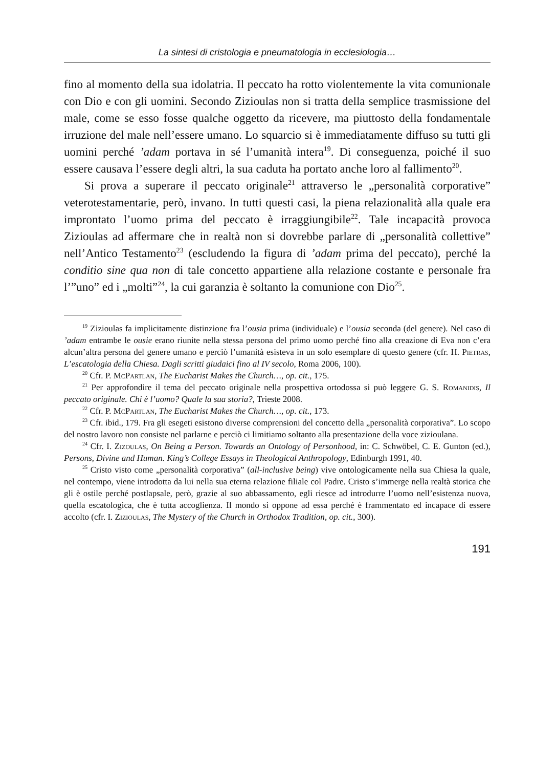La sintesi di cristologia e pneumatologia in ecclesiologia…
fino al momento della sua idolatria. Il peccato ha rotto violentemente la vita comunionale con Dio e con gli uomini. Secondo Zizioulas non si tratta della semplice trasmissione del male, come se esso fosse qualche oggetto da ricevere, ma piuttosto della fondamentale irruzione del male nell’essere umano. Lo squarcio si è immediatamente diffuso su tutti gli uomini perché ’adam portava in sé l’umanità intera<sup>19</sup>. Di conseguenza, poiché il suo essere causava l’essere degli altri, la sua caduta ha portato anche loro al fallimento<sup>20</sup>.
Si prova a superare il peccato originale<sup>21</sup> attraverso le „personalità corporative” veterotestamentarie, però, invano. In tutti questi casi, la piena relazionalità alla quale era improntato l’uomo prima del peccato è irraggiungibile<sup>22</sup>. Tale incapacità provoca Zizioulas ad affermare che in realtà non si dovrebbe parlare di „personalità collettive” nell’Antico Testamento<sup>23</sup> (escludendo la figura di ’adam prima del peccato), perché la conditio sine qua non di tale concetto appartiene alla relazione costante e personale fra l’”uno” ed i „molti”<sup>24</sup>, la cui garanzia è soltanto la comunione con Dio<sup>25</sup>.
<sup>19</sup> Zizioulas fa implicitamente distinzione fra l’ousia prima (individuale) e l’ousia seconda (del genere). Nel caso di ’adam entrambe le ousie erano riunite nella stessa persona del primo uomo perché fino alla creazione di Eva non c’era alcun’altra persona del genere umano e perciò l’umanità esisteva in un solo esemplare di questo genere (cfr. H. Pietras, L’escatologia della Chiesa. Dagli scritti giudaici fino al IV secolo, Roma 2006, 100).
<sup>20</sup> Cfr. P. McPartlan, The Eucharist Makes the Church…, op. cit., 175.
<sup>21</sup> Per approfondire il tema del peccato originale nella prospettiva ortodossa si può leggere G. S. Romanidis, Il peccato originale. Chi è l’uomo? Quale la sua storia?, Trieste 2008.
<sup>22</sup> Cfr. P. McPartlan, The Eucharist Makes the Church…, op. cit., 173.
<sup>23</sup> Cfr. ibid., 179. Fra gli esegeti esistono diverse comprensioni del concetto della „personalità corporativa”. Lo scopo del nostro lavoro non consiste nel parlarne e perciò ci limitiamo soltanto alla presentazione della voce zizioulana.
<sup>24</sup> Cfr. I. Zizoulas, On Being a Person. Towards an Ontology of Personhood, in: C. Schwöbel, C. E. Gunton (ed.), Persons, Divine and Human. King’s College Essays in Theological Anthropology, Edinburgh 1991, 40.
<sup>25</sup> Cristo visto come „personalità corporativa” (all-inclusive being) vive ontologicamente nella sua Chiesa la quale, nel contempo, viene introdotta da lui nella sua eterna relazione filiale col Padre. Cristo s’immerge nella realtà storica che gli è ostile perché postlapsale, però, grazie al suo abbassamento, egli riesce ad introdurre l’uomo nell’esistenza nuova, quella escatologica, che è tutta accoglienza. Il mondo si oppone ad essa perché è frammentato ed incapace di essere accolto (cfr. I. Zizioulas, The Mystery of the Church in Orthodox Tradition, op. cit., 300).
191